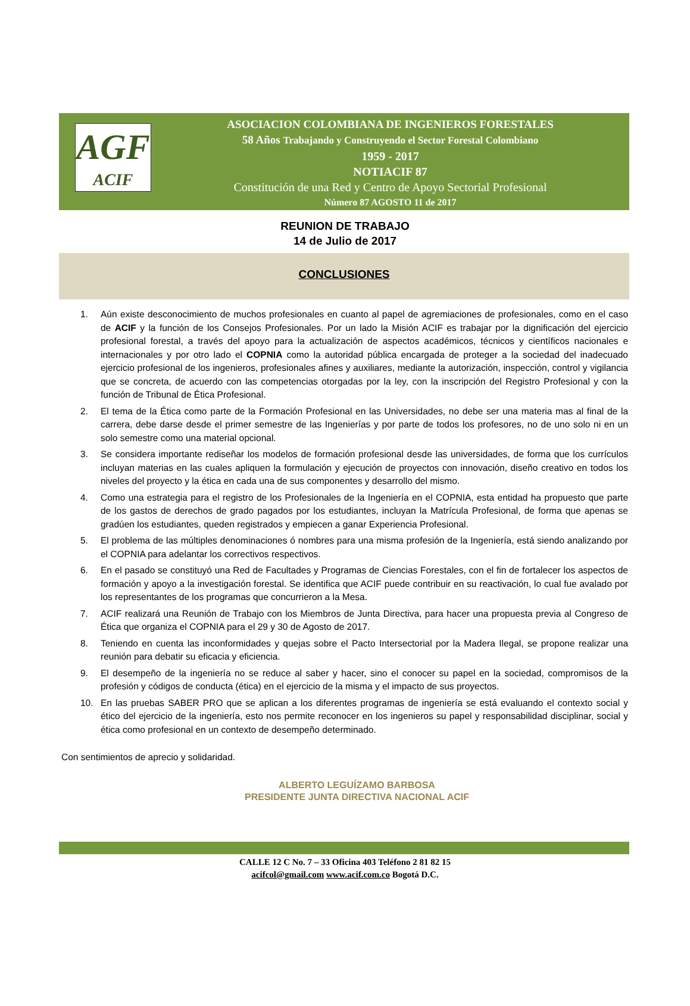AGF
ACIF
ASOCIACION COLOMBIANA DE INGENIEROS FORESTALES
58 Años Trabajando y Construyendo el Sector Forestal Colombiano
1959 - 2017
NOTIACIF 87
Constitución de una Red y Centro de Apoyo Sectorial Profesional
Número 87 AGOSTO 11 de 2017
REUNION DE TRABAJO
14 de Julio de 2017
CONCLUSIONES
1. Aún existe desconocimiento de muchos profesionales en cuanto al papel de agremiaciones de profesionales, como en el caso de ACIF y la función de los Consejos Profesionales. Por un lado la Misión ACIF es trabajar por la dignificación del ejercicio profesional forestal, a través del apoyo para la actualización de aspectos académicos, técnicos y científicos nacionales e internacionales y por otro lado el COPNIA como la autoridad pública encargada de proteger a la sociedad del inadecuado ejercicio profesional de los ingenieros, profesionales afines y auxiliares, mediante la autorización, inspección, control y vigilancia que se concreta, de acuerdo con las competencias otorgadas por la ley, con la inscripción del Registro Profesional y con la función de Tribunal de Ética Profesional.
2. El tema de la Ética como parte de la Formación Profesional en las Universidades, no debe ser una materia mas al final de la carrera, debe darse desde el primer semestre de las Ingenierías y por parte de todos los profesores, no de uno solo ni en un solo semestre como una material opcional.
3. Se considera importante rediseñar los modelos de formación profesional desde las universidades, de forma que los currículos incluyan materias en las cuales apliquen la formulación y ejecución de proyectos con innovación, diseño creativo en todos los niveles del proyecto y la ética en cada una de sus componentes y desarrollo del mismo.
4. Como una estrategia para el registro de los Profesionales de la Ingeniería en el COPNIA, esta entidad ha propuesto que parte de los gastos de derechos de grado pagados por los estudiantes, incluyan la Matrícula Profesional, de forma que apenas se gradúen los estudiantes, queden registrados y empiecen a ganar Experiencia Profesional.
5. El problema de las múltiples denominaciones ó nombres para una misma profesión de la Ingeniería, está siendo analizando por el COPNIA para adelantar los correctivos respectivos.
6. En el pasado se constituyó una Red de Facultades y Programas de Ciencias Forestales, con el fin de fortalecer los aspectos de formación y apoyo a la investigación forestal. Se identifica que ACIF puede contribuir en su reactivación, lo cual fue avalado por los representantes de los programas que concurrieron a la Mesa.
7. ACIF realizará una Reunión de Trabajo con los Miembros de Junta Directiva, para hacer una propuesta previa al Congreso de Ética que organiza el COPNIA para el 29 y 30 de Agosto de 2017.
8. Teniendo en cuenta las inconformidades y quejas sobre el Pacto Intersectorial por la Madera Ilegal, se propone realizar una reunión para debatir su eficacia y eficiencia.
9. El desempeño de la ingeniería no se reduce al saber y hacer, sino el conocer su papel en la sociedad, compromisos de la profesión y códigos de conducta (ética) en el ejercicio de la misma y el impacto de sus proyectos.
10. En las pruebas SABER PRO que se aplican a los diferentes programas de ingeniería se está evaluando el contexto social y ético del ejercicio de la ingeniería, esto nos permite reconocer en los ingenieros su papel y responsabilidad disciplinar, social y ética como profesional en un contexto de desempeño determinado.
Con sentimientos de aprecio y solidaridad.
ALBERTO LEGUÍZAMO BARBOSA
PRESIDENTE JUNTA DIRECTIVA NACIONAL ACIF
CALLE 12 C No. 7 – 33 Oficina 403 Teléfono 2 81 82 15
acifcol@gmail.com www.acif.com.co Bogotá D.C.